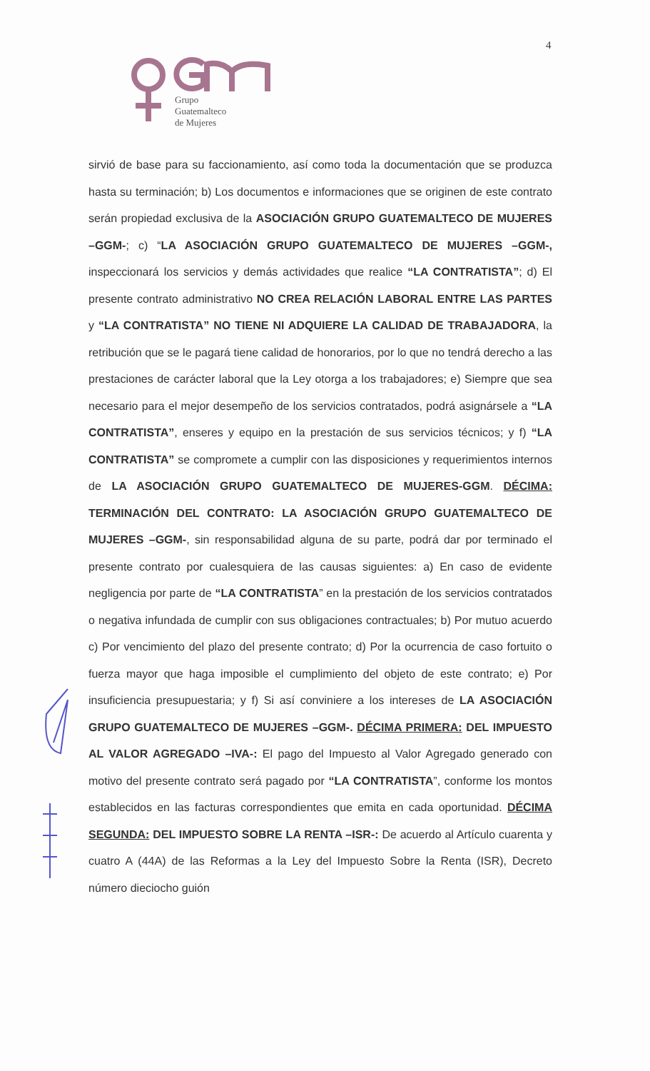4
Grupo
Guatemalteco
de Mujeres
sirvió de base para su faccionamiento, así como toda la documentación que se produzca hasta su terminación; b) Los documentos e informaciones que se originen de este contrato serán propiedad exclusiva de la ASOCIACIÓN GRUPO GUATEMALTECO DE MUJERES –GGM-; c) “LA ASOCIACIÓN GRUPO GUATEMALTECO DE MUJERES –GGM-, inspeccionará los servicios y demás actividades que realice “LA CONTRATISTA”; d) El presente contrato administrativo NO CREA RELACIÓN LABORAL ENTRE LAS PARTES y “LA CONTRATISTA” NO TIENE NI ADQUIERE LA CALIDAD DE TRABAJADORA, la retribución que se le pagará tiene calidad de honorarios, por lo que no tendrá derecho a las prestaciones de carácter laboral que la Ley otorga a los trabajadores; e) Siempre que sea necesario para el mejor desempeño de los servicios contratados, podrá asignársele a “LA CONTRATISTA”, enseres y equipo en la prestación de sus servicios técnicos; y f) “LA CONTRATISTA” se compromete a cumplir con las disposiciones y requerimientos internos de LA ASOCIACIÓN GRUPO GUATEMALTECO DE MUJERES-GGM. DÉCIMA: TERMINACIÓN DEL CONTRATO: LA ASOCIACIÓN GRUPO GUATEMALTECO DE MUJERES –GGM-, sin responsabilidad alguna de su parte, podrá dar por terminado el presente contrato por cualesquiera de las causas siguientes: a) En caso de evidente negligencia por parte de “LA CONTRATISTA” en la prestación de los servicios contratados o negativa infundada de cumplir con sus obligaciones contractuales; b) Por mutuo acuerdo c) Por vencimiento del plazo del presente contrato; d) Por la ocurrencia de caso fortuito o fuerza mayor que haga imposible el cumplimiento del objeto de este contrato; e) Por insuficiencia presupuestaria; y f) Si así conviniere a los intereses de LA ASOCIACIÓN GRUPO GUATEMALTECO DE MUJERES –GGM-. DÉCIMA PRIMERA: DEL IMPUESTO AL VALOR AGREGADO –IVA-: El pago del Impuesto al Valor Agregado generado con motivo del presente contrato será pagado por “LA CONTRATISTA”, conforme los montos establecidos en las facturas correspondientes que emita en cada oportunidad. DÉCIMA SEGUNDA: DEL IMPUESTO SOBRE LA RENTA –ISR-: De acuerdo al Artículo cuarenta y cuatro A (44A) de las Reformas a la Ley del Impuesto Sobre la Renta (ISR), Decreto número dieciocho guión